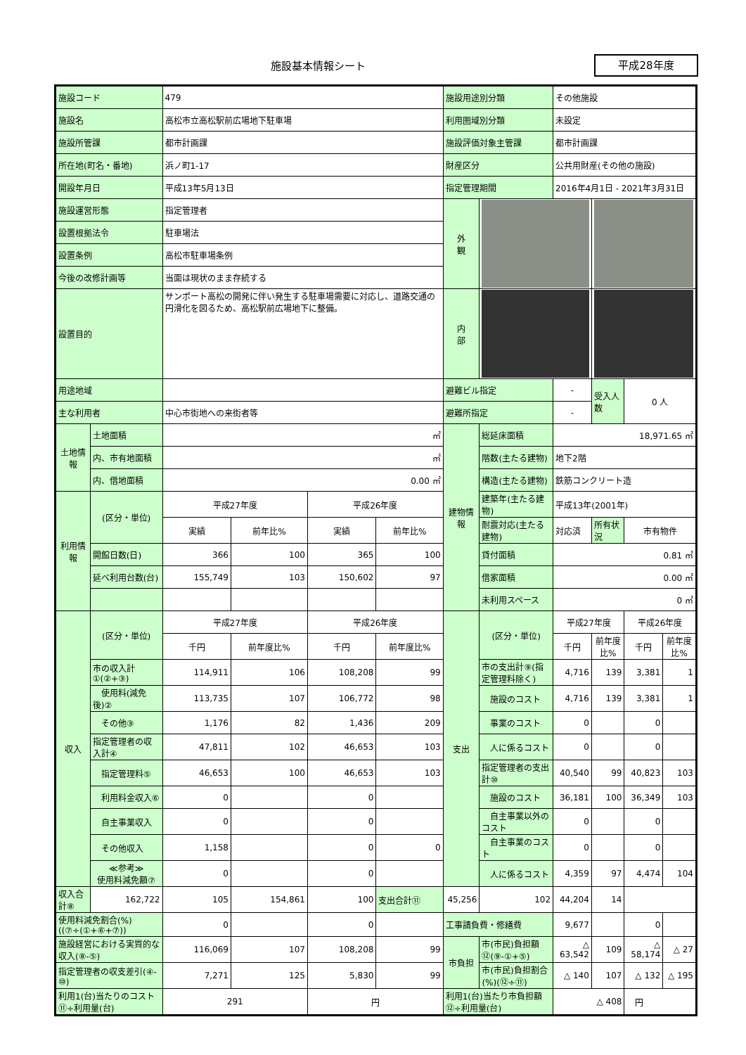施設基本情報シート 平成28年度
| 施設コード | | 479 | | | | 施設用途別分類 | | その他施設 | | | |
| 施設名 | | 高松市立高松駅前広場地下駐車場 | | | | 利用圏域別分類 | | 未設定 | | | |
| 施設所管課 | | 都市計画課 | | | | 施設評価対象主管課 | | 都市計画課 | | | |
| 所在地(町名・番地) | | 浜ノ町1-17 | | | | 財産区分 | | 公共用財産(その他の施設) | | | |
| 開設年月日 | | 平成13年5月13日 | | | | 指定管理期間 | | 2016年4月1日 - 2021年3月31日 | | | |
| 施設運営形態 | | 指定管理者 | | | | 外 観 | | | | | |
| 設置根拠法令 | | 駐車場法 | | | | | | | | | |
| 設置条例 | | 高松市駐車場条例 | | | | | | | | | |
| 今後の改修計画等 | | 当面は現状のまま存続する | | | | | | | | | |
| 設置目的 | | サンポート高松の開発に伴い発生する駐車場需要に対応し、道路交通の円滑化を図るため、高松駅前広場地下に整備。 | | | | | | | | | |
| | | | | | | 内 部 | | | | | |
| 用途地域 | | | | | | 避難ビル指定 | | - | 受入人数 | 0 人 | |
| 主な利用者 | | 中心市街地への来街者等 | | | | 避難所指定 | | - | | | |
| 土地情報 | 土地面積 | ㎡ | | | | 建物情報 | 総延床面積 | 18,971.65 ㎡ | | | |
| | 内、市有地面積 | ㎡ | | | | | 階数(主たる建物) | 地下2階 | | | |
| | 内、借地面積 | 0.00 ㎡ | | | | | 構造(主たる建物) | 鉄筋コンクリート造 | | | |
| 利用情報 | (区分・単位) | 平成27年度 | | 平成26年度 | | | 建築年(主たる建物) | 平成13年(2001年) | | | |
| | | 実績 | 前年比% | 実績 | 前年比% | | 耐震対応(主たる建物) | 対応済 | 所有状況 | 市有物件 | |
| | 開館日数(日) | 366 | 100 | 365 | 100 | | 貸付面積 | 0.81 ㎡ | | | |
| | 延べ利用台数(台) | 155,749 | 103 | 150,602 | 97 | | 借家面積 | 0.00 ㎡ | | | |
| | | | | | | | 未利用スペース | 0 ㎡ | | | |
| 収入 | (区分・単位) | 平成27年度 | | 平成26年度 | | 支出 | (区分・単位) | 平成27年度 | | 平成26年度 | |
| | | 千円 | 前年度比% | 千円 | 前年度比% | | | 千円 | 前年度比% | 千円 | 前年度比% |
| | 市の収入計①(②+③) | 114,911 | 106 | 108,208 | 99 | | 市の支出計⑨(指定管理料除く) | 4,716 | 139 | 3,381 | 1 |
| | 使用料(減免後)② | 113,735 | 107 | 106,772 | 98 | | 施設のコスト | 4,716 | 139 | 3,381 | 1 |
| | その他③ | 1,176 | 82 | 1,436 | 209 | | 事業のコスト | 0 | | 0 | |
| | 指定管理者の収入計④ | 47,811 | 102 | 46,653 | 103 | | 人に係るコスト | 0 | | 0 | |
| | 指定管理料⑤ | 46,653 | 100 | 46,653 | 103 | | 指定管理者の支出計⑩ | 40,540 | 99 | 40,823 | 103 |
| | 利用料金収入⑥ | 0 | | 0 | | | 施設のコスト | 36,181 | 100 | 36,349 | 103 |
| | 自主事業収入 | 0 | | 0 | | | 自主事業以外のコスト | 0 | | 0 | |
| | その他収入 | 1,158 | | 0 | 0 | | 自主事業のコスト | 0 | | 0 | |
| | ≪参考≫ 使用料減免額⑦ | 0 | | 0 | | | 人に係るコスト | 4,359 | 97 | 4,474 | 104 |
| 収入合計⑧ | 162,722 | 105 | 154,861 | 100 | 支出合計⑪ | 45,256 | 102 | 44,204 | 14 | | |
| 使用料減免割合(%)((⑦÷(①+⑥+⑦)) | | 0 | | 0 | | 工事請負費・修繕費 | | 9,677 | | 0 | |
| 施設経営における実質的な収入(⑧-⑤) | | 116,069 | 107 | 108,208 | 99 | 市負担 | 市(市民)負担額⑫(⑨-①+⑤) | △ 63,542 | 109 | △ 58,174 | △ 27 |
| 指定管理者の収支差引(④-⑩) | | 7,271 | 125 | 5,830 | 99 | | 市(市民)負担割合(%)(⑫÷⑪) | △ 140 | 107 | △ 132 | △ 195 |
| 利用1(台)当たりのコスト ⑪÷利用量(台) | | 291 | | 円 | | 利用1(台)当たり市負担額 ⑫÷利用量(台) | | △ 408 | | 円 | |